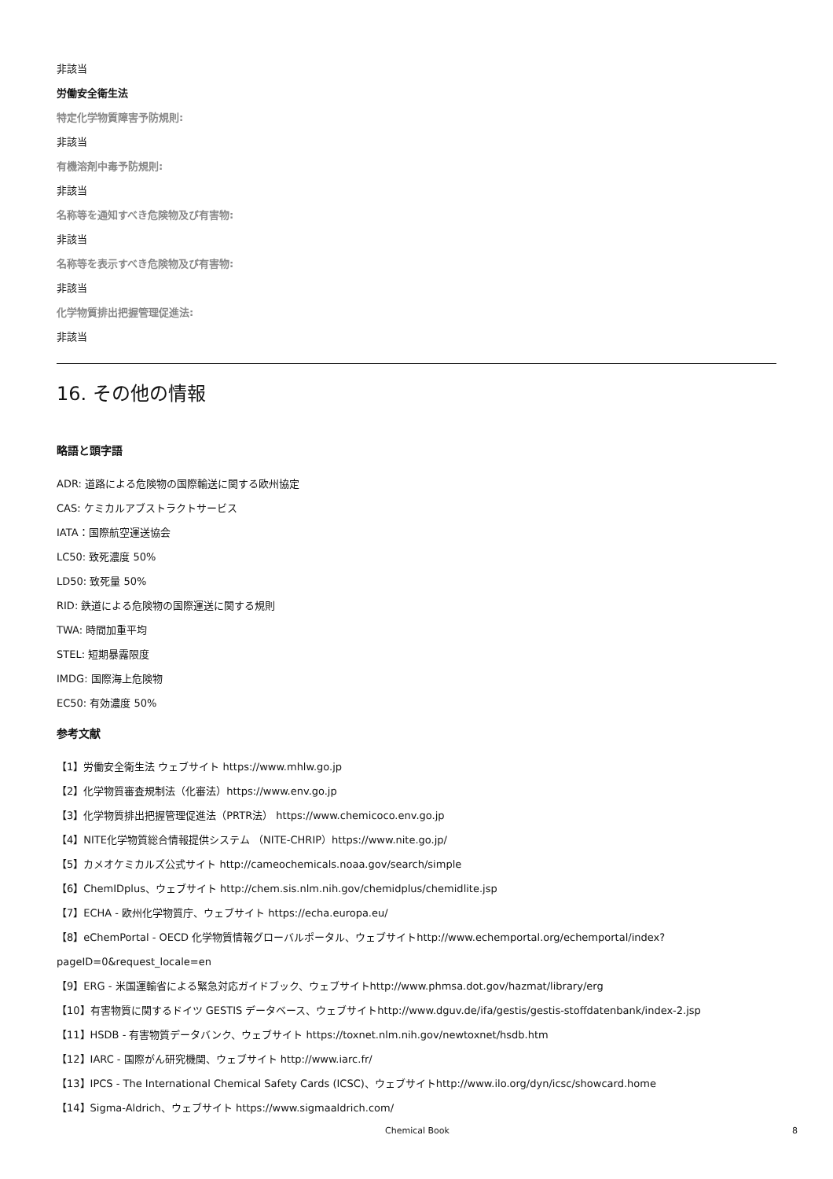非該当
労働安全衛生法
特定化学物質障害予防規則:
非該当
有機溶剤中毒予防規則:
非該当
名称等を通知すべき危険物及び有害物:
非該当
名称等を表示すべき危険物及び有害物:
非該当
化学物質排出把握管理促進法:
非該当
16. その他の情報
略語と頭字語
ADR: 道路による危険物の国際輸送に関する欧州協定
CAS: ケミカルアブストラクトサービス
IATA：国際航空運送協会
LC50: 致死濃度 50%
LD50: 致死量 50%
RID: 鉄道による危険物の国際運送に関する規則
TWA: 時間加重平均
STEL: 短期暴露限度
IMDG: 国際海上危険物
EC50: 有効濃度 50%
参考文献
【1】労働安全衛生法 ウェブサイト https://www.mhlw.go.jp
【2】化学物質審査規制法（化審法）https://www.env.go.jp
【3】化学物質排出把握管理促進法（PRTR法） https://www.chemicoco.env.go.jp
【4】NITE化学物質総合情報提供システム （NITE-CHRIP）https://www.nite.go.jp/
【5】カメオケミカルズ公式サイト http://cameochemicals.noaa.gov/search/simple
【6】ChemIDplus、ウェブサイト http://chem.sis.nlm.nih.gov/chemidplus/chemidlite.jsp
【7】ECHA - 欧州化学物質庁、ウェブサイト https://echa.europa.eu/
【8】eChemPortal - OECD 化学物質情報グローバルポータル、ウェブサイトhttp://www.echemportal.org/echemportal/index?
pageID=0&request_locale=en
【9】ERG - 米国運輸省による緊急対応ガイドブック、ウェブサイトhttp://www.phmsa.dot.gov/hazmat/library/erg
【10】有害物質に関するドイツ GESTIS データベース、ウェブサイトhttp://www.dguv.de/ifa/gestis/gestis-stoffdatenbank/index-2.jsp
【11】HSDB - 有害物質データバンク、ウェブサイト https://toxnet.nlm.nih.gov/newtoxnet/hsdb.htm
【12】IARC - 国際がん研究機関、ウェブサイト http://www.iarc.fr/
【13】IPCS - The International Chemical Safety Cards (ICSC)、ウェブサイトhttp://www.ilo.org/dyn/icsc/showcard.home
【14】Sigma-Aldrich、ウェブサイト https://www.sigmaaldrich.com/
Chemical Book 8